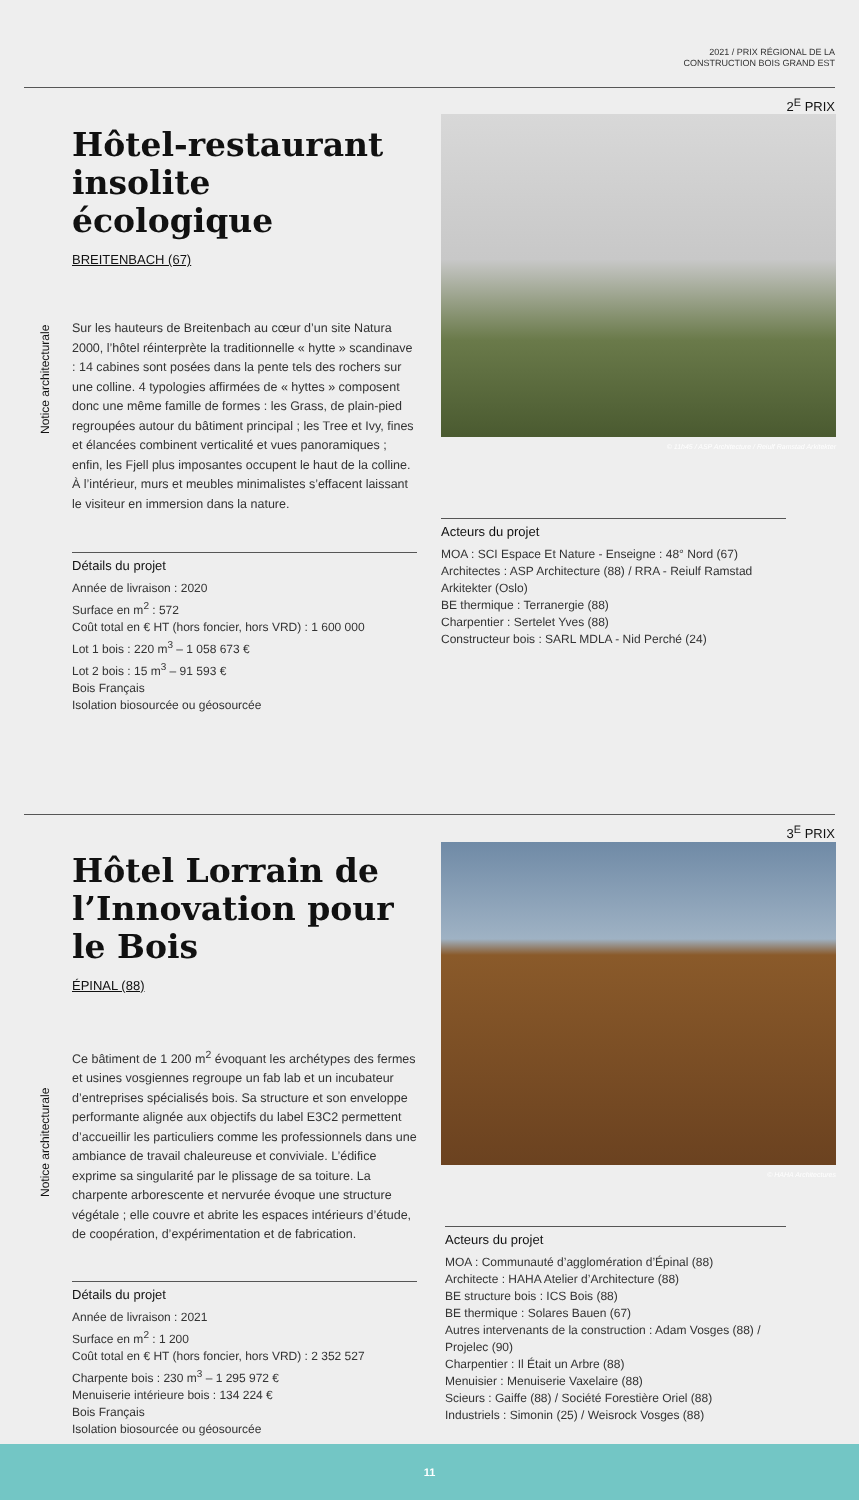2021 / PRIX RÉGIONAL DE LA
CONSTRUCTION BOIS GRAND EST
2<sup>E</sup> PRIX
Notice architecturale
Hôtel-restaurant insolite écologique
BREITENBACH (67)
Sur les hauteurs de Breitenbach au cœur d’un site Natura 2000, l’hôtel réinterprète la traditionnelle « hytte » scandinave : 14 cabines sont posées dans la pente tels des rochers sur une colline. 4 typologies affirmées de « hyttes » composent donc une même famille de formes : les Grass, de plain-pied regroupées autour du bâtiment principal ; les Tree et Ivy, fines et élancées combinent verticalité et vues panoramiques ; enfin, les Fjell plus imposantes occupent le haut de la colline. À l’intérieur, murs et meubles minimalistes s’effacent laissant le visiteur en immersion dans la nature.
Détails du projet
Année de livraison : 2020
Surface en m<sup>2</sup> : 572
Coût total en € HT (hors foncier, hors VRD) : 1 600 000
Lot 1 bois : 220 m<sup>3</sup> – 1 058 673 €
Lot 2 bois : 15 m<sup>3</sup> – 91 593 €
Bois Français
Isolation biosourcée ou géosourcée
© 11h45 / ASP Architecture / Reiulf Ramstad Arkitekter
Acteurs du projet
MOA : SCI Espace Et Nature - Enseigne : 48° Nord (67)
Architectes : ASP Architecture (88) / RRA - Reiulf Ramstad Arkitekter (Oslo)
BE thermique : Terranergie (88)
Charpentier : Sertelet Yves (88)
Constructeur bois : SARL MDLA - Nid Perché (24)
3<sup>E</sup> PRIX
Notice architecturale
Hôtel Lorrain de l’Innovation pour le Bois
ÉPINAL (88)
Ce bâtiment de 1 200 m<sup>2</sup> évoquant les archétypes des fermes et usines vosgiennes regroupe un fab lab et un incubateur d’entreprises spécialisés bois. Sa structure et son enveloppe performante alignée aux objectifs du label E3C2 permettent d’accueillir les particuliers comme les professionnels dans une ambiance de travail chaleureuse et conviviale. L’édifice exprime sa singularité par le plissage de sa toiture. La charpente arborescente et nervurée évoque une structure végétale ; elle couvre et abrite les espaces intérieurs d’étude, de coopération, d’expérimentation et de fabrication.
Détails du projet
Année de livraison : 2021
Surface en m<sup>2</sup> : 1 200
Coût total en € HT (hors foncier, hors VRD) : 2 352 527
Charpente bois : 230 m<sup>3</sup> – 1 295 972 €
Menuiserie intérieure bois : 134 224 €
Bois Français
Isolation biosourcée ou géosourcée
© HAHA Architectures
Acteurs du projet
MOA : Communauté d’agglomération d’Épinal (88)
Architecte : HAHA Atelier d’Architecture (88)
BE structure bois : ICS Bois (88)
BE thermique : Solares Bauen (67)
Autres intervenants de la construction : Adam Vosges (88) / Projelec (90)
Charpentier : Il Était un Arbre (88)
Menuisier : Menuiserie Vaxelaire (88)
Scieurs : Gaiffe (88) / Société Forestière Oriel (88)
Industriels : Simonin (25) / Weisrock Vosges (88)
11